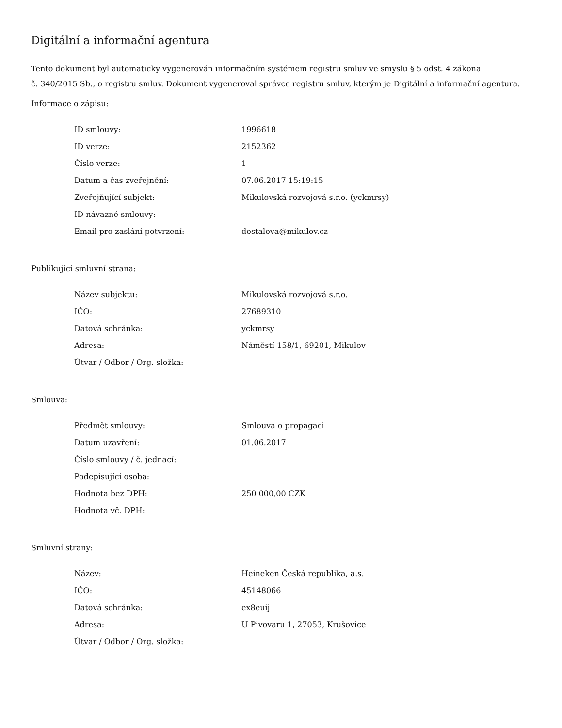Digitální a informační agentura
Tento dokument byl automaticky vygenerován informačním systémem registru smluv ve smyslu § 5 odst. 4 zákona
č. 340/2015 Sb., o registru smluv. Dokument vygeneroval správce registru smluv, kterým je Digitální a informační agentura.
Informace o zápisu:
| ID smlouvy: | 1996618 |
| ID verze: | 2152362 |
| Číslo verze: | 1 |
| Datum a čas zveřejnění: | 07.06.2017 15:19:15 |
| Zveřejňující subjekt: | Mikulovská rozvojová s.r.o. (yckmrsy) |
| ID návazné smlouvy: | |
| Email pro zaslání potvrzení: | dostalova@mikulov.cz |
Publikující smluvní strana:
| Název subjektu: | Mikulovská rozvojová s.r.o. |
| IČO: | 27689310 |
| Datová schránka: | yckmrsy |
| Adresa: | Náměstí 158/1, 69201, Mikulov |
| Útvar / Odbor / Org. složka: | |
Smlouva:
| Předmět smlouvy: | Smlouva o propagaci |
| Datum uzavření: | 01.06.2017 |
| Číslo smlouvy / č. jednací: | |
| Podepisující osoba: | |
| Hodnota bez DPH: | 250 000,00 CZK |
| Hodnota vč. DPH: | |
Smluvní strany:
| Název: | Heineken Česká republika, a.s. |
| IČO: | 45148066 |
| Datová schránka: | ex8euij |
| Adresa: | U Pivovaru 1, 27053, Krušovice |
| Útvar / Odbor / Org. složka: | |